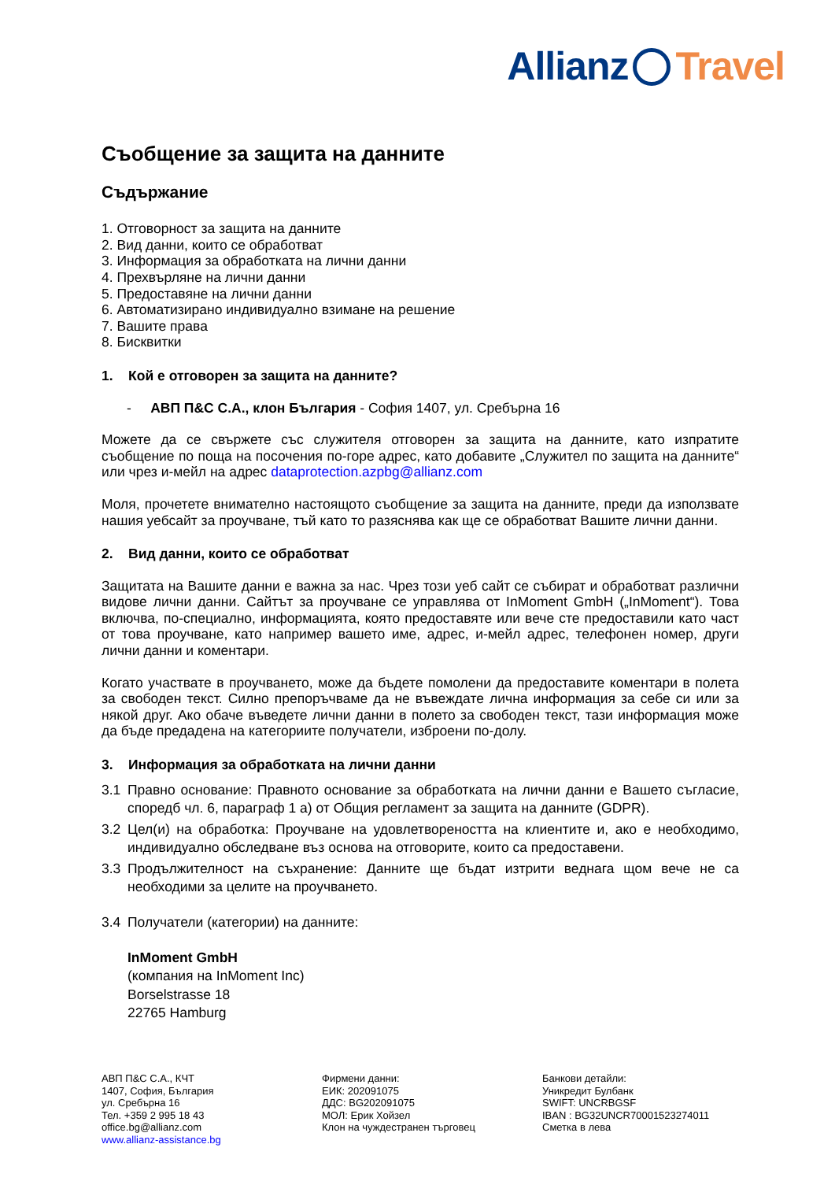Allianz Travel
Съобщение за защита на данните
Съдържание
1. Отговорност за защита на данните
2. Вид данни, които се обработват
3. Информация за обработката на лични данни
4. Прехвърляне на лични данни
5. Предоставяне на лични данни
6. Автоматизирано индивидуално взимане на решение
7. Вашите права
8. Бисквитки
1. Кой е отговорен за защита на данните?
- АВП П&С С.А., клон България - София 1407, ул. Сребърна 16
Можете да се свържете със служителя отговорен за защита на данните, като изпратите съобщение по поща на посочения по-горе адрес, като добавите „Служител по защита на данните“ или чрез и-мейл на адрес dataprotection.azpbg@allianz.com
Моля, прочетете внимателно настоящото съобщение за защита на данните, преди да използвате нашия уебсайт за проучване, тъй като то разяснява как ще се обработват Вашите лични данни.
2. Вид данни, които се обработват
Защитата на Вашите данни е важна за нас. Чрез този уеб сайт се събират и обработват различни видове лични данни. Сайтът за проучване се управлява от InMoment GmbH („InMoment“). Това включва, по-специално, информацията, която предоставяте или вече сте предоставили като част от това проучване, като например вашето име, адрес, и-мейл адрес, телефонен номер, други лични данни и коментари.
Когато участвате в проучването, може да бъдете помолени да предоставите коментари в полета за свободен текст. Силно препоръчваме да не въвеждате лична информация за себе си или за някой друг. Ако обаче въведете лични данни в полето за свободен текст, тази информация може да бъде предадена на категориите получатели, изброени по-долу.
3. Информация за обработката на лични данни
3.1 Правно основание: Правното основание за обработката на лични данни е Вашето съгласие, споредб чл. 6, параграф 1 а) от Общия регламент за защита на данните (GDPR).
3.2 Цел(и) на обработка: Проучване на удовлетвореността на клиентите и, ако е необходимо, индивидуално обследване въз основа на отговорите, които са предоставени.
3.3 Продължителност на съхранение: Данните ще бъдат изтрити веднага щом вече не са необходими за целите на проучването.
3.4 Получатели (категории) на данните:
InMoment GmbH
(компания на InMoment Inc)
Borselstrasse 18
22765 Hamburg
АВП П&С С.А., КЧТ
1407, София, България
ул. Сребърна 16
Тел. +359 2 995 18 43
office.bg@allianz.com
www.allianz-assistance.bg
Фирмени данни:
ЕИК: 202091075
ДДС: BG202091075
МОЛ: Ерик Хойзел
Клон на чуждестранен търговец
Банкови детайли:
Уникредит Булбанк
SWIFT: UNCRBGSF
IBAN : BG32UNCR70001523274011
Сметка в лева